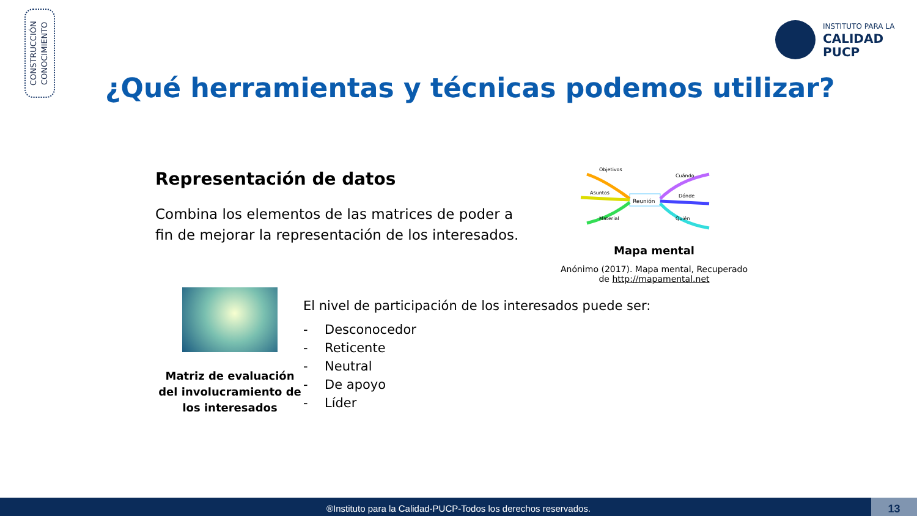CONSTRUCCIÓN
CONOCIMIENTO
INSTITUTO PARA LA
CALIDAD
PUCP
¿Qué herramientas y técnicas podemos utilizar?
Representación de datos
Combina los elementos de las matrices de poder a fin de mejorar la representación de los interesados.
Reunión
Objetivos
Asuntos
Material
Cuándo
Dónde
Quién
Mapa mental
Anónimo (2017). Mapa mental, Recuperado de http://mapamental.net
Matriz de evaluación del involucramiento de los interesados
El nivel de participación de los interesados puede ser:
- Desconocedor
- Reticente
- Neutral
- De apoyo
- Líder
®Instituto para la Calidad-PUCP-Todos los derechos reservados.
13